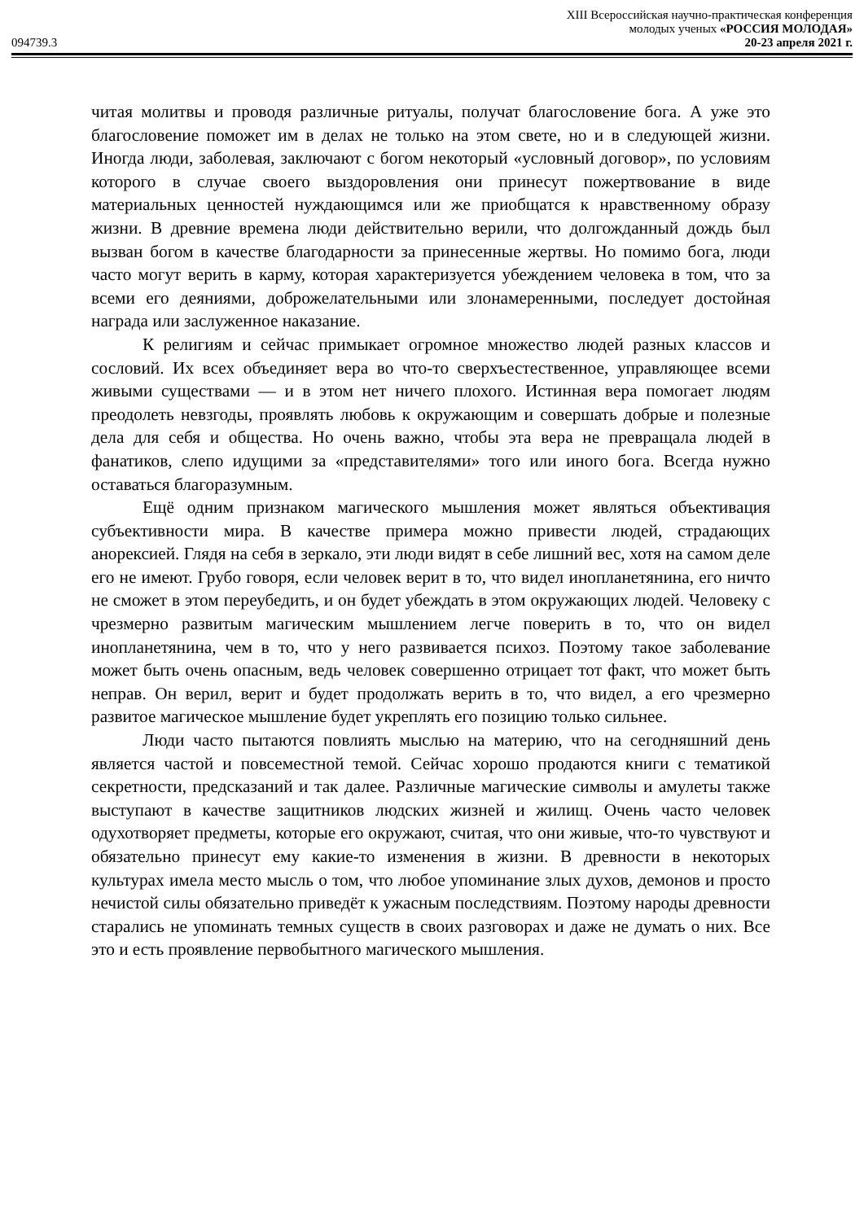XIII Всероссийская научно-практическая конференция
молодых ученых «РОССИЯ МОЛОДАЯ»
094739.3 20-23 апреля 2021 г.
читая молитвы и проводя различные ритуалы, получат благословение бога. А уже это благословение поможет им в делах не только на этом свете, но и в следующей жизни. Иногда люди, заболевая, заключают с богом некоторый «условный договор», по условиям которого в случае своего выздоровления они принесут пожертвование в виде материальных ценностей нуждающимся или же приобщатся к нравственному образу жизни. В древние времена люди действительно верили, что долгожданный дождь был вызван богом в качестве благодарности за принесенные жертвы. Но помимо бога, люди часто могут верить в карму, которая характеризуется убеждением человека в том, что за всеми его деяниями, доброжелательными или злонамеренными, последует достойная награда или заслуженное наказание.
К религиям и сейчас примыкает огромное множество людей разных классов и сословий. Их всех объединяет вера во что-то сверхъестественное, управляющее всеми живыми существами — и в этом нет ничего плохого. Истинная вера помогает людям преодолеть невзгоды, проявлять любовь к окружающим и совершать добрые и полезные дела для себя и общества. Но очень важно, чтобы эта вера не превращала людей в фанатиков, слепо идущими за «представителями» того или иного бога. Всегда нужно оставаться благоразумным.
Ещё одним признаком магического мышления может являться объективация субъективности мира. В качестве примера можно привести людей, страдающих анорексией. Глядя на себя в зеркало, эти люди видят в себе лишний вес, хотя на самом деле его не имеют. Грубо говоря, если человек верит в то, что видел инопланетянина, его ничто не сможет в этом переубедить, и он будет убеждать в этом окружающих людей. Человеку с чрезмерно развитым магическим мышлением легче поверить в то, что он видел инопланетянина, чем в то, что у него развивается психоз. Поэтому такое заболевание может быть очень опасным, ведь человек совершенно отрицает тот факт, что может быть неправ. Он верил, верит и будет продолжать верить в то, что видел, а его чрезмерно развитое магическое мышление будет укреплять его позицию только сильнее.
Люди часто пытаются повлиять мыслью на материю, что на сегодняшний день является частой и повсеместной темой. Сейчас хорошо продаются книги с тематикой секретности, предсказаний и так далее. Различные магические символы и амулеты также выступают в качестве защитников людских жизней и жилищ. Очень часто человек одухотворяет предметы, которые его окружают, считая, что они живые, что-то чувствуют и обязательно принесут ему какие-то изменения в жизни. В древности в некоторых культурах имела место мысль о том, что любое упоминание злых духов, демонов и просто нечистой силы обязательно приведёт к ужасным последствиям. Поэтому народы древности старались не упоминать темных существ в своих разговорах и даже не думать о них. Все это и есть проявление первобытного магического мышления.